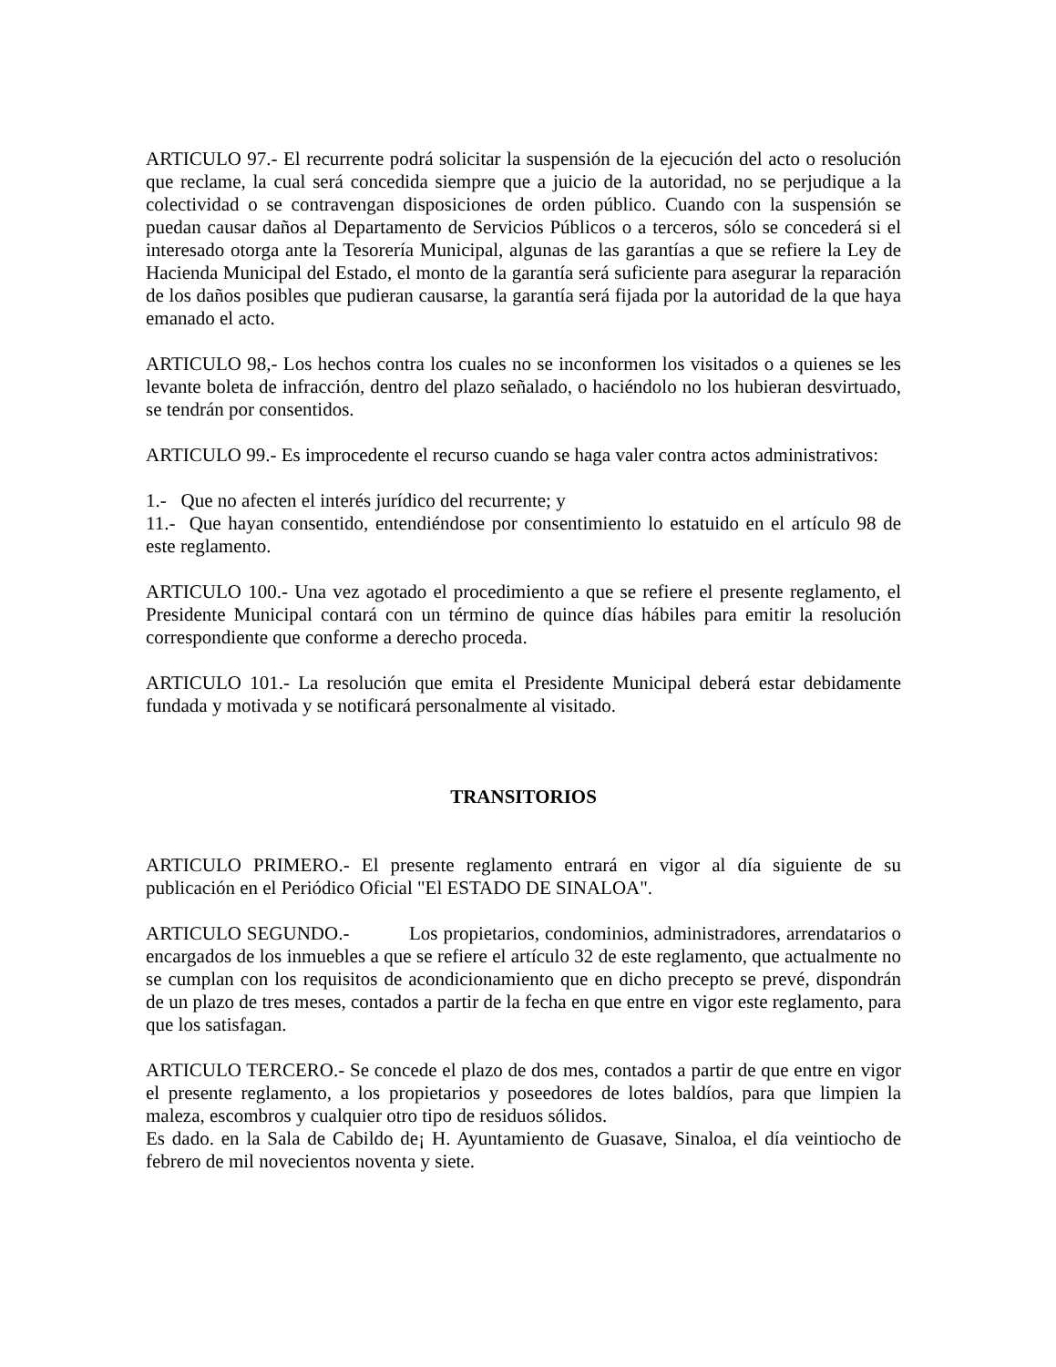ARTICULO 97.- El recurrente podrá solicitar la suspensión de la ejecución del acto o resolución que reclame, la cual será concedida siempre que a juicio de la autoridad, no se perjudique a la colectividad o se contravengan disposiciones de orden público. Cuando con la suspensión se puedan causar daños al Departamento de Servicios Públicos o a terceros, sólo se concederá si el interesado otorga ante la Tesorería Municipal, algunas de las garantías a que se refiere la Ley de Hacienda Municipal del Estado, el monto de la garantía será suficiente para asegurar la reparación de los daños posibles que pudieran causarse, la garantía será fijada por la autoridad de la que haya emanado el acto.
ARTICULO 98,- Los hechos contra los cuales no se inconformen los visitados o a quienes se les levante boleta de infracción, dentro del plazo señalado, o haciéndolo no los hubieran desvirtuado, se tendrán por consentidos.
ARTICULO 99.- Es improcedente el recurso cuando se haga valer contra actos administrativos:
1.- Que no afecten el interés jurídico del recurrente; y
11.- Que hayan consentido, entendiéndose por consentimiento lo estatuido en el artículo 98 de este reglamento.
ARTICULO 100.- Una vez agotado el procedimiento a que se refiere el presente reglamento, el Presidente Municipal contará con un término de quince días hábiles para emitir la resolución correspondiente que conforme a derecho proceda.
ARTICULO 101.- La resolución que emita el Presidente Municipal deberá estar debidamente fundada y motivada y se notificará personalmente al visitado.
TRANSITORIOS
ARTICULO PRIMERO.- El presente reglamento entrará en vigor al día siguiente de su publicación en el Periódico Oficial "El ESTADO DE SINALOA".
ARTICULO SEGUNDO.- Los propietarios, condominios, administradores, arrendatarios o encargados de los inmuebles a que se refiere el artículo 32 de este reglamento, que actualmente no se cumplan con los requisitos de acondicionamiento que en dicho precepto se prevé, dispondrán de un plazo de tres meses, contados a partir de la fecha en que entre en vigor este reglamento, para que los satisfagan.
ARTICULO TERCERO.- Se concede el plazo de dos mes, contados a partir de que entre en vigor el presente reglamento, a los propietarios y poseedores de lotes baldíos, para que limpien la maleza, escombros y cualquier otro tipo de residuos sólidos.
Es dado. en la Sala de Cabildo de¡ H. Ayuntamiento de Guasave, Sinaloa, el día veintiocho de febrero de mil novecientos noventa y siete.